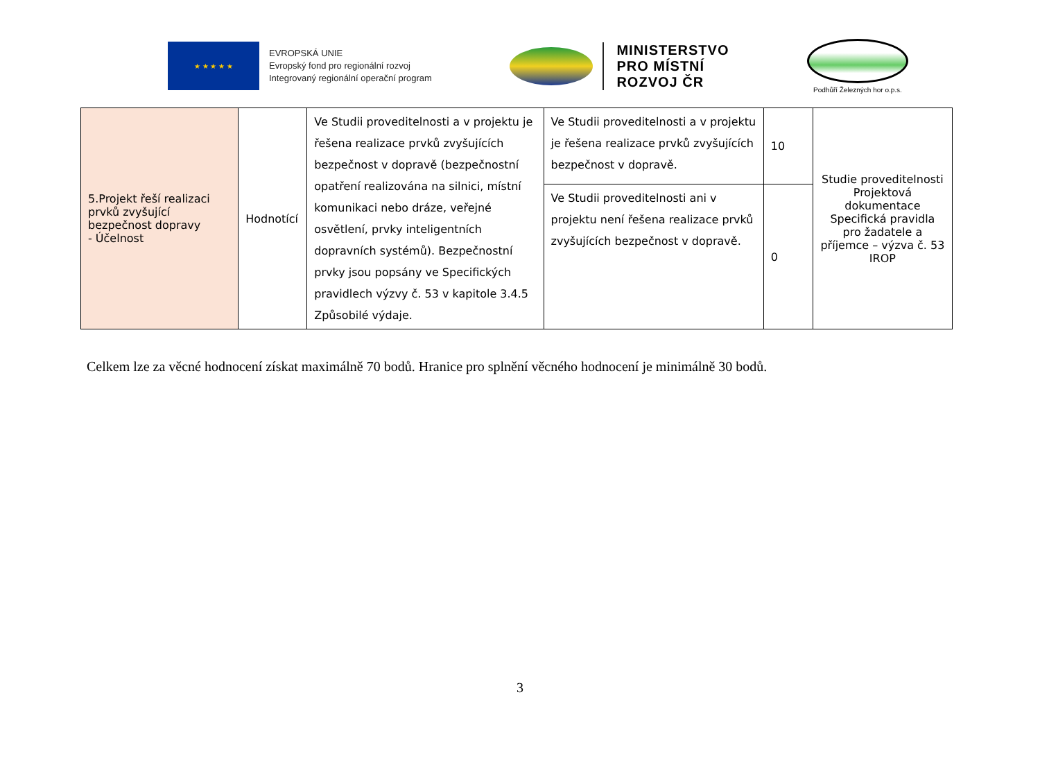★ ★ ★ ★ ★
EVROPSKÁ UNIE
Evropský fond pro regionální rozvoj
Integrovaný regionální operační program
MINISTERSTVO
PRO MÍSTNÍ
ROZVOJ ČR
Podhůří Železných hor o.p.s.
| 5.Projekt řeší realizaci prvků zvyšující bezpečnost dopravy - Účelnost | Hodnotící | Ve Studii proveditelnosti a v projektu je řešena realizace prvků zvyšujících bezpečnost v dopravě (bezpečnostní opatření realizována na silnici, místní komunikaci nebo dráze, veřejné osvětlení, prvky inteligentních dopravních systémů). Bezpečnostní prvky jsou popsány ve Specifických pravidlech výzvy č. 53 v kapitole 3.4.5 Způsobilé výdaje. | Ve Studii proveditelnosti a v projektu je řešena realizace prvků zvyšujících bezpečnost v dopravě. | 10 | Studie proveditelnosti Projektová dokumentace Specifická pravidla pro žadatele a příjemce – výzva č. 53 IROP |
| | | | Ve Studii proveditelnosti ani v projektu není řešena realizace prvků zvyšujících bezpečnost v dopravě. | 0 | |
Celkem lze za věcné hodnocení získat maximálně 70 bodů. Hranice pro splnění věcného hodnocení je minimálně 30 bodů.
3